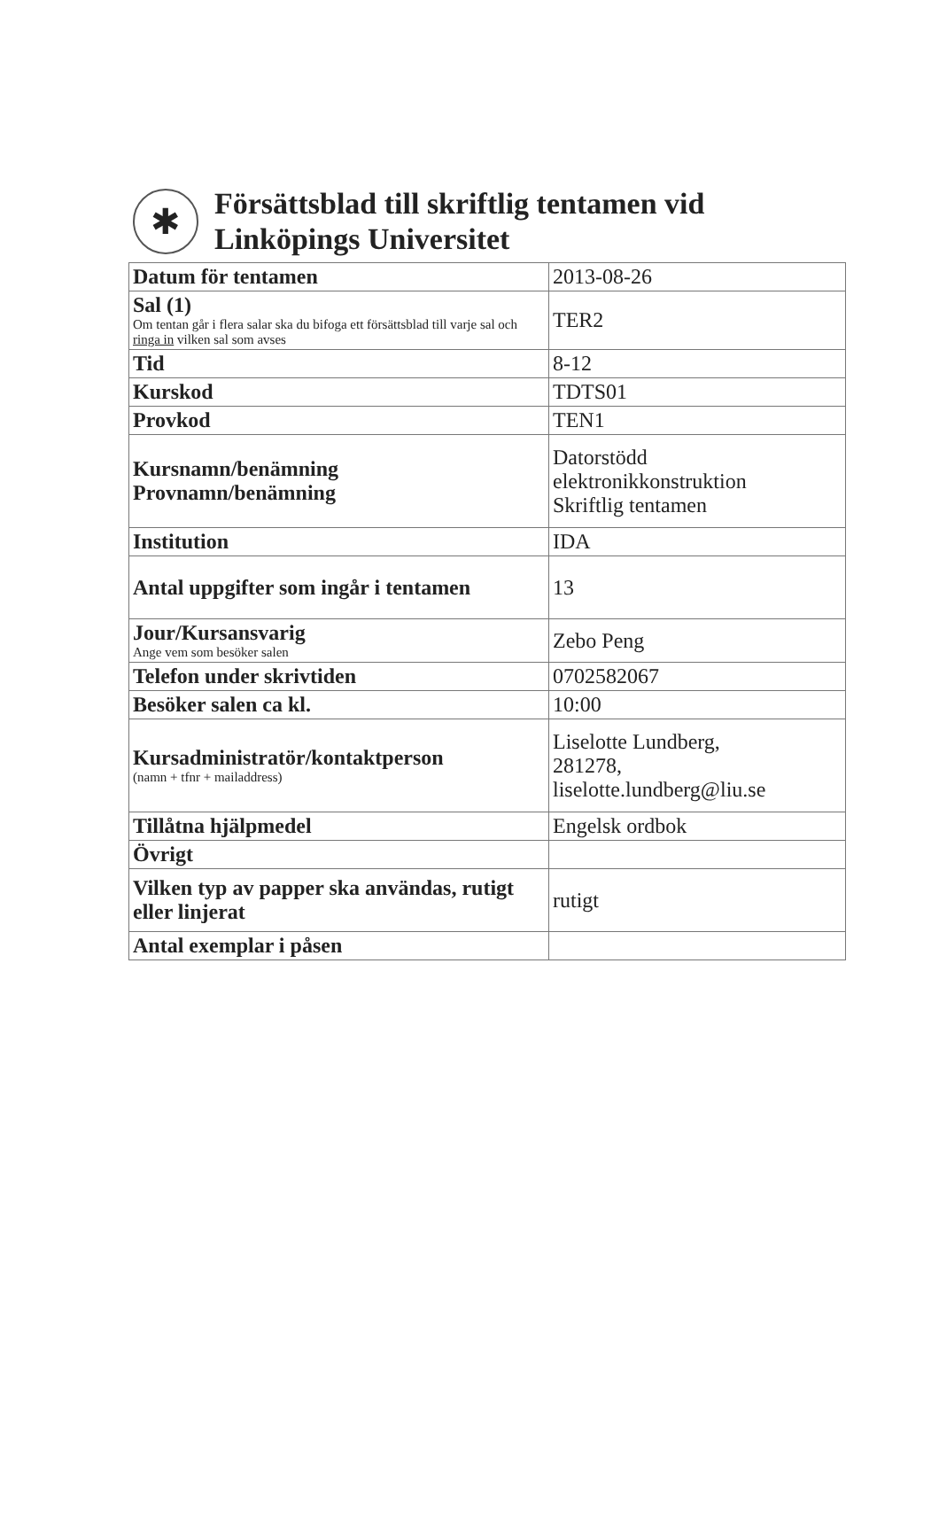✱
Försättsblad till skriftlig tentamen vid
Linköpings Universitet
| Datum för tentamen | 2013-08-26 |
| Sal (1) Om tentan går i flera salar ska du bifoga ett försättsblad till varje sal och ringa in vilken sal som avses | TER2 |
| Tid | 8-12 |
| Kurskod | TDTS01 |
| Provkod | TEN1 |
| Kursnamn/benämning Provnamn/benämning | Datorstödd elektronikkonstruktion Skriftlig tentamen |
| Institution | IDA |
| Antal uppgifter som ingår i tentamen | 13 |
| Jour/Kursansvarig Ange vem som besöker salen | Zebo Peng |
| Telefon under skrivtiden | 0702582067 |
| Besöker salen ca kl. | 10:00 |
| Kursadministratör/kontaktperson (namn + tfnr + mailaddress) | Liselotte Lundberg, 281278, liselotte.lundberg@liu.se |
| Tillåtna hjälpmedel | Engelsk ordbok |
| Övrigt | |
| Vilken typ av papper ska användas, rutigt eller linjerat | rutigt |
| Antal exemplar i påsen | |